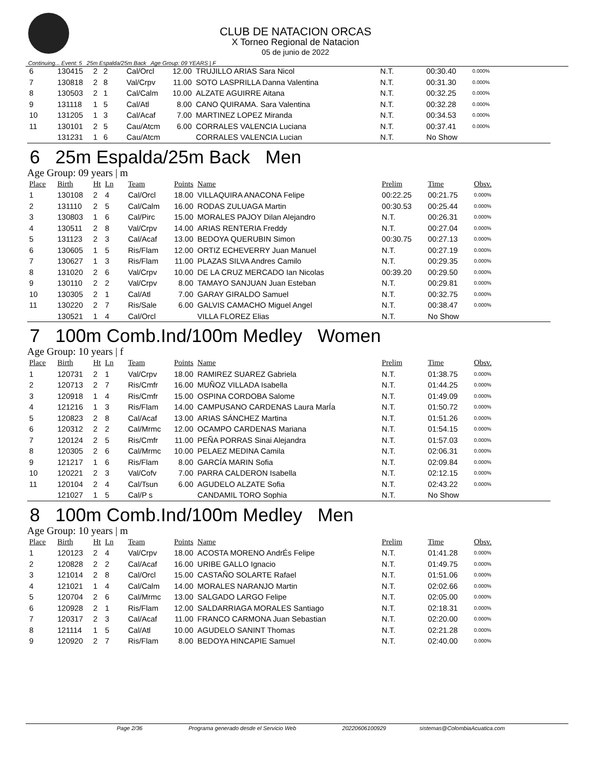CLUB DE NATACION ORCAS
X Torneo Regional de Natacion
05 de junio de 2022
Continuing... Event: 5 25m Espalda/25m Back Age Group: 09 YEARS | F
| 6 | 130415 | 2 | 2 | Cal/Orcl | 12.00 | TRUJILLO ARIAS Sara Nicol | N.T. | 00:30.40 | 0.000% |
| 7 | 130818 | 2 | 8 | Val/Crpv | 11.00 | SOTO LASPRILLA Danna Valentina | N.T. | 00:31.30 | 0.000% |
| 8 | 130503 | 2 | 1 | Cal/Calm | 10.00 | ALZATE AGUIRRE Aitana | N.T. | 00:32.25 | 0.000% |
| 9 | 131118 | 1 | 5 | Cal/Atl | 8.00 | CANO QUIRAMA. Sara Valentina | N.T. | 00:32.28 | 0.000% |
| 10 | 131205 | 1 | 3 | Cal/Acaf | 7.00 | MARTINEZ LOPEZ Miranda | N.T. | 00:34.53 | 0.000% |
| 11 | 130101 | 2 | 5 | Cau/Atcm | 6.00 | CORRALES VALENCIA Luciana | N.T. | 00:37.41 | 0.000% |
| | 131231 | 1 | 6 | Cau/Atcm | | CORRALES VALENCIA Lucian | N.T. | No Show | |
6 25m Espalda/25m Back Men
Age Group: 09 years | m
| Place | Birth | Ht | Ln | Team | Points | Name | Prelim | Time | Obsv. |
| --- | --- | --- | --- | --- | --- | --- | --- | --- | --- |
| 1 | 130108 | 2 | 4 | Cal/Orcl | 18.00 | VILLAQUIRA ANACONA Felipe | 00:22.25 | 00:21.75 | 0.000% |
| 2 | 131110 | 2 | 5 | Cal/Calm | 16.00 | RODAS ZULUAGA Martin | 00:30.53 | 00:25.44 | 0.000% |
| 3 | 130803 | 1 | 6 | Cal/Pirc | 15.00 | MORALES PAJOY Dilan Alejandro | N.T. | 00:26.31 | 0.000% |
| 4 | 130511 | 2 | 8 | Val/Crpv | 14.00 | ARIAS RENTERIA Freddy | N.T. | 00:27.04 | 0.000% |
| 5 | 131123 | 2 | 3 | Cal/Acaf | 13.00 | BEDOYA QUERUBIN Simon | 00:30.75 | 00:27.13 | 0.000% |
| 6 | 130605 | 1 | 5 | Ris/Flam | 12.00 | ORTIZ ECHEVERRY Juan Manuel | N.T. | 00:27.19 | 0.000% |
| 7 | 130627 | 1 | 3 | Ris/Flam | 11.00 | PLAZAS SILVA Andres Camilo | N.T. | 00:29.35 | 0.000% |
| 8 | 131020 | 2 | 6 | Val/Crpv | 10.00 | DE LA CRUZ MERCADO Ian Nicolas | 00:39.20 | 00:29.50 | 0.000% |
| 9 | 130110 | 2 | 2 | Val/Crpv | 8.00 | TAMAYO SANJUAN Juan Esteban | N.T. | 00:29.81 | 0.000% |
| 10 | 130305 | 2 | 1 | Cal/Atl | 7.00 | GARAY GIRALDO Samuel | N.T. | 00:32.75 | 0.000% |
| 11 | 130220 | 2 | 7 | Ris/Sale | 6.00 | GALVIS CAMACHO Miguel Angel | N.T. | 00:38.47 | 0.000% |
| | 130521 | 1 | 4 | Cal/Orcl | | VILLA FLOREZ Elias | N.T. | No Show | |
7 100m Comb.Ind/100m Medley Women
Age Group: 10 years | f
| Place | Birth | Ht | Ln | Team | Points | Name | Prelim | Time | Obsv. |
| --- | --- | --- | --- | --- | --- | --- | --- | --- | --- |
| 1 | 120731 | 2 | 1 | Val/Crpv | 18.00 | RAMIREZ SUAREZ Gabriela | N.T. | 01:38.75 | 0.000% |
| 2 | 120713 | 2 | 7 | Ris/Cmfr | 16.00 | MUÑOZ VILLADA Isabella | N.T. | 01:44.25 | 0.000% |
| 3 | 120918 | 1 | 4 | Ris/Cmfr | 15.00 | OSPINA CORDOBA Salome | N.T. | 01:49.09 | 0.000% |
| 4 | 121216 | 1 | 3 | Ris/Flam | 14.00 | CAMPUSANO CARDENAS Laura MarÍa | N.T. | 01:50.72 | 0.000% |
| 5 | 120823 | 2 | 8 | Cal/Acaf | 13.00 | ARIAS SÁNCHEZ Martina | N.T. | 01:51.26 | 0.000% |
| 6 | 120312 | 2 | 2 | Cal/Mrmc | 12.00 | OCAMPO CARDENAS Mariana | N.T. | 01:54.15 | 0.000% |
| 7 | 120124 | 2 | 5 | Ris/Cmfr | 11.00 | PEÑA PORRAS Sinai Alejandra | N.T. | 01:57.03 | 0.000% |
| 8 | 120305 | 2 | 6 | Cal/Mrmc | 10.00 | PELAEZ MEDINA Camila | N.T. | 02:06.31 | 0.000% |
| 9 | 121217 | 1 | 6 | Ris/Flam | 8.00 | GARCÍA MARIN Sofia | N.T. | 02:09.84 | 0.000% |
| 10 | 120221 | 2 | 3 | Val/Cofv | 7.00 | PARRA CALDERON Isabella | N.T. | 02:12.15 | 0.000% |
| 11 | 120104 | 2 | 4 | Cal/Tsun | 6.00 | AGUDELO ALZATE Sofia | N.T. | 02:43.22 | 0.000% |
| | 121027 | 1 | 5 | Cal/P s | | CANDAMIL TORO Sophia | N.T. | No Show | |
8 100m Comb.Ind/100m Medley Men
Age Group: 10 years | m
| Place | Birth | Ht | Ln | Team | Points | Name | Prelim | Time | Obsv. |
| --- | --- | --- | --- | --- | --- | --- | --- | --- | --- |
| 1 | 120123 | 2 | 4 | Val/Crpv | 18.00 | ACOSTA MORENO AndrÉs Felipe | N.T. | 01:41.28 | 0.000% |
| 2 | 120828 | 2 | 2 | Cal/Acaf | 16.00 | URIBE GALLO Ignacio | N.T. | 01:49.75 | 0.000% |
| 3 | 121014 | 2 | 8 | Cal/Orcl | 15.00 | CASTAÑO SOLARTE Rafael | N.T. | 01:51.06 | 0.000% |
| 4 | 121021 | 1 | 4 | Cal/Calm | 14.00 | MORALES NARANJO Martin | N.T. | 02:02.66 | 0.000% |
| 5 | 120704 | 2 | 6 | Cal/Mrmc | 13.00 | SALGADO LARGO Felipe | N.T. | 02:05.00 | 0.000% |
| 6 | 120928 | 2 | 1 | Ris/Flam | 12.00 | SALDARRIAGA MORALES Santiago | N.T. | 02:18.31 | 0.000% |
| 7 | 120317 | 2 | 3 | Cal/Acaf | 11.00 | FRANCO CARMONA Juan Sebastian | N.T. | 02:20.00 | 0.000% |
| 8 | 121114 | 1 | 5 | Cal/Atl | 10.00 | AGUDELO SANINT Thomas | N.T. | 02:21.28 | 0.000% |
| 9 | 120920 | 2 | 7 | Ris/Flam | 8.00 | BEDOYA HINCAPIE Samuel | N.T. | 02:40.00 | 0.000% |
Page 2/36 Programa generado desde el Servicio Web 20220606100929 sistemas@ColombiaAcuatica.com